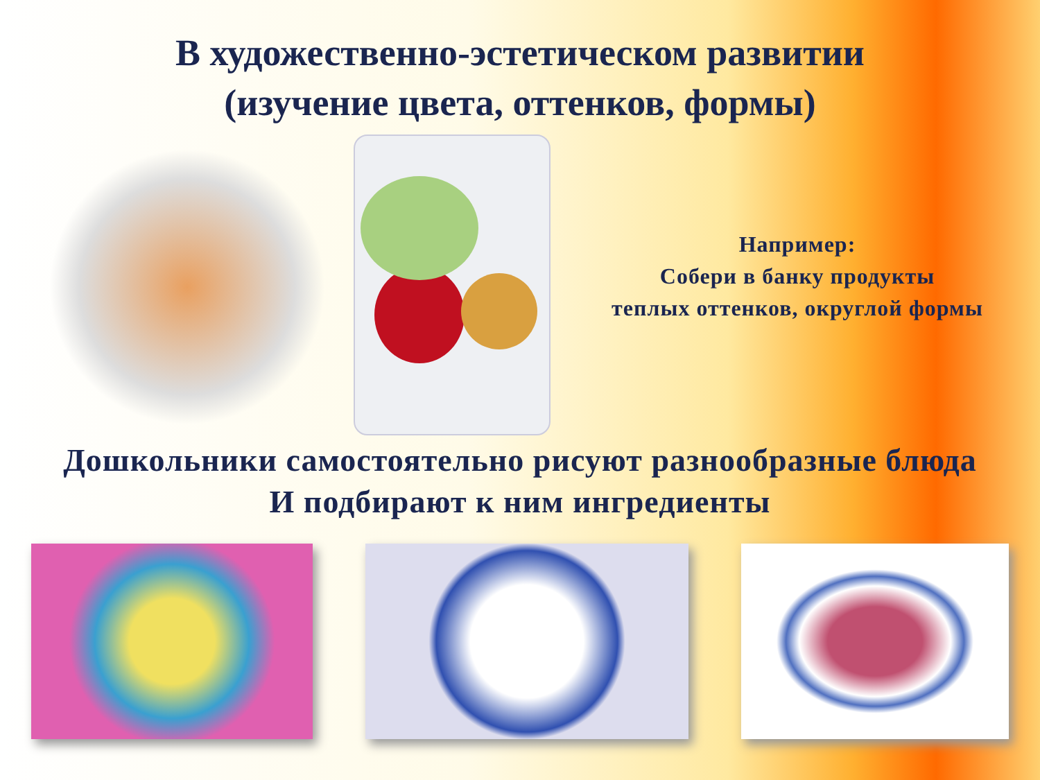В художественно-эстетическом развитии
(изучение цвета, оттенков, формы)
Например:
Собери в банку продукты
теплых оттенков, округлой формы
Дошкольники самостоятельно рисуют разнообразные блюда
И подбирают к ним ингредиенты